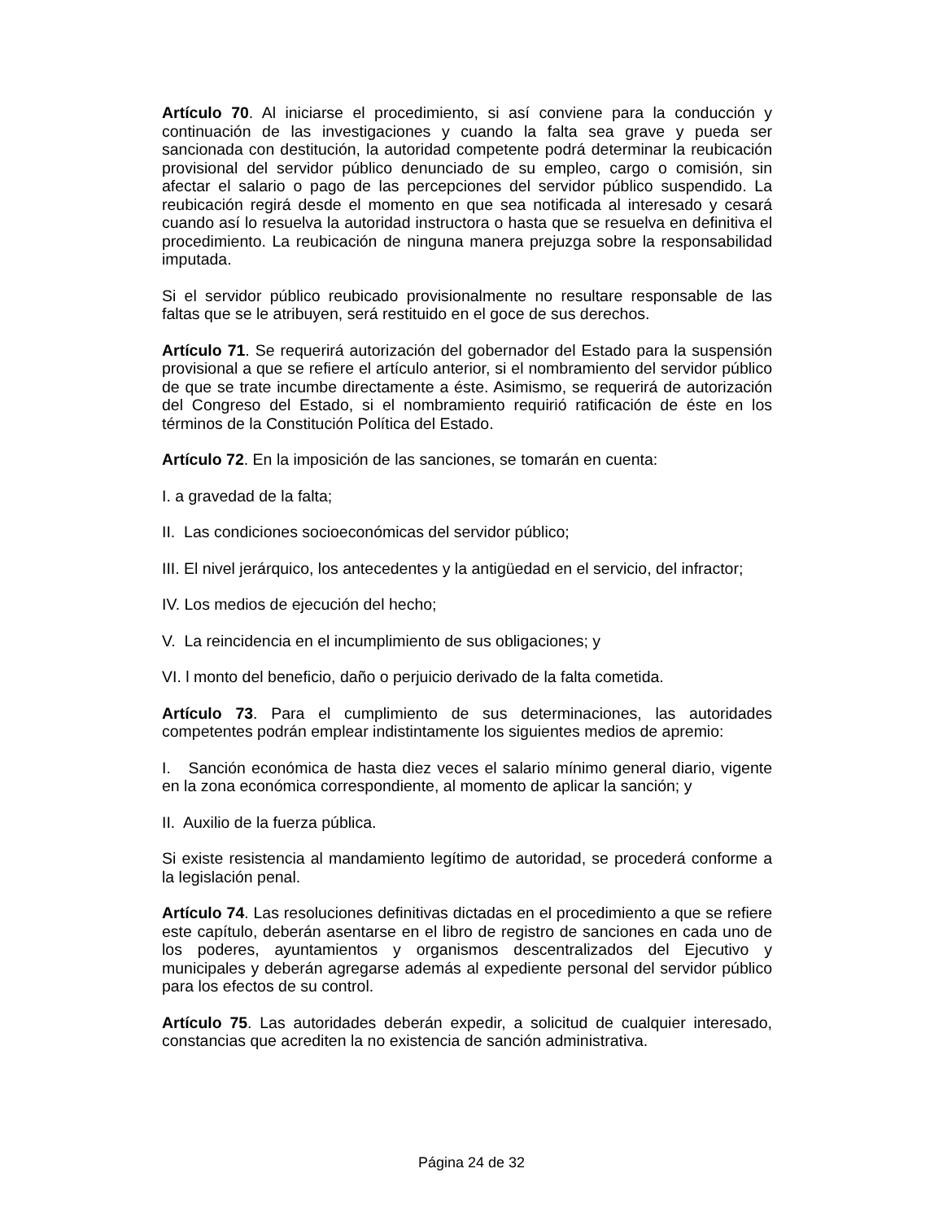Artículo 70. Al iniciarse el procedimiento, si así conviene para la conducción y continuación de las investigaciones y cuando la falta sea grave y pueda ser sancionada con destitución, la autoridad competente podrá determinar la reubicación provisional del servidor público denunciado de su empleo, cargo o comisión, sin afectar el salario o pago de las percepciones del servidor público suspendido. La reubicación regirá desde el momento en que sea notificada al interesado y cesará cuando así lo resuelva la autoridad instructora o hasta que se resuelva en definitiva el procedimiento. La reubicación de ninguna manera prejuzga sobre la responsabilidad imputada.
Si el servidor público reubicado provisionalmente no resultare responsable de las faltas que se le atribuyen, será restituido en el goce de sus derechos.
Artículo 71. Se requerirá autorización del gobernador del Estado para la suspensión provisional a que se refiere el artículo anterior, si el nombramiento del servidor público de que se trate incumbe directamente a éste. Asimismo, se requerirá de autorización del Congreso del Estado, si el nombramiento requirió ratificación de éste en los términos de la Constitución Política del Estado.
Artículo 72. En la imposición de las sanciones, se tomarán en cuenta:
I. a gravedad de la falta;
II. Las condiciones socioeconómicas del servidor público;
III. El nivel jerárquico, los antecedentes y la antigüedad en el servicio, del infractor;
IV. Los medios de ejecución del hecho;
V. La reincidencia en el incumplimiento de sus obligaciones; y
VI. l monto del beneficio, daño o perjuicio derivado de la falta cometida.
Artículo 73. Para el cumplimiento de sus determinaciones, las autoridades competentes podrán emplear indistintamente los siguientes medios de apremio:
I. Sanción económica de hasta diez veces el salario mínimo general diario, vigente en la zona económica correspondiente, al momento de aplicar la sanción; y
II. Auxilio de la fuerza pública.
Si existe resistencia al mandamiento legítimo de autoridad, se procederá conforme a la legislación penal.
Artículo 74. Las resoluciones definitivas dictadas en el procedimiento a que se refiere este capítulo, deberán asentarse en el libro de registro de sanciones en cada uno de los poderes, ayuntamientos y organismos descentralizados del Ejecutivo y municipales y deberán agregarse además al expediente personal del servidor público para los efectos de su control.
Artículo 75. Las autoridades deberán expedir, a solicitud de cualquier interesado, constancias que acrediten la no existencia de sanción administrativa.
Página 24 de 32